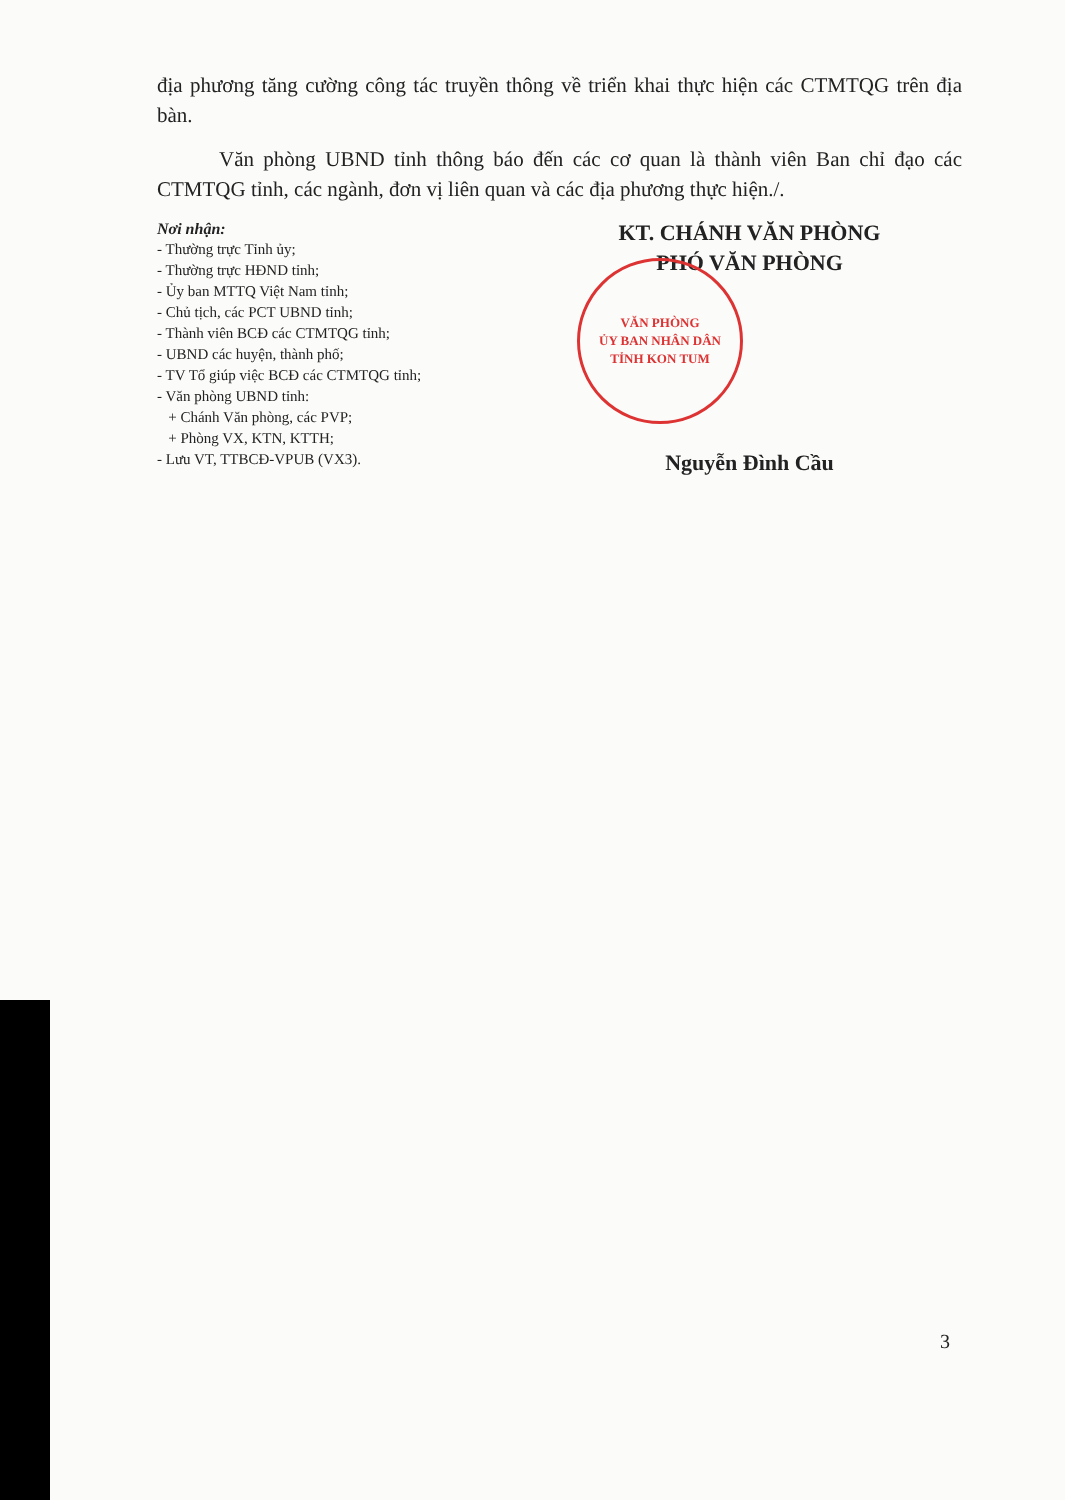địa phương tăng cường công tác truyền thông về triển khai thực hiện các CTMTQG trên địa bàn.
Văn phòng UBND tỉnh thông báo đến các cơ quan là thành viên Ban chỉ đạo các CTMTQG tỉnh, các ngành, đơn vị liên quan và các địa phương thực hiện./.
Nơi nhận:
- Thường trực Tỉnh ủy;
- Thường trực HĐND tỉnh;
- Ủy ban MTTQ Việt Nam tỉnh;
- Chủ tịch, các PCT UBND tỉnh;
- Thành viên BCĐ các CTMTQG tỉnh;
- UBND các huyện, thành phố;
- TV Tổ giúp việc BCĐ các CTMTQG tỉnh;
- Văn phòng UBND tỉnh:
+ Chánh Văn phòng, các PVP;
+ Phòng VX, KTN, KTTH;
- Lưu VT, TTBCĐ-VPUB (VX3).
KT. CHÁNH VĂN PHÒNG
PHÓ VĂN PHÒNG
VĂN PHÒNG
ỦY BAN NHÂN DÂN
TỈNH KON TUM
Nguyễn Đình Cầu
3